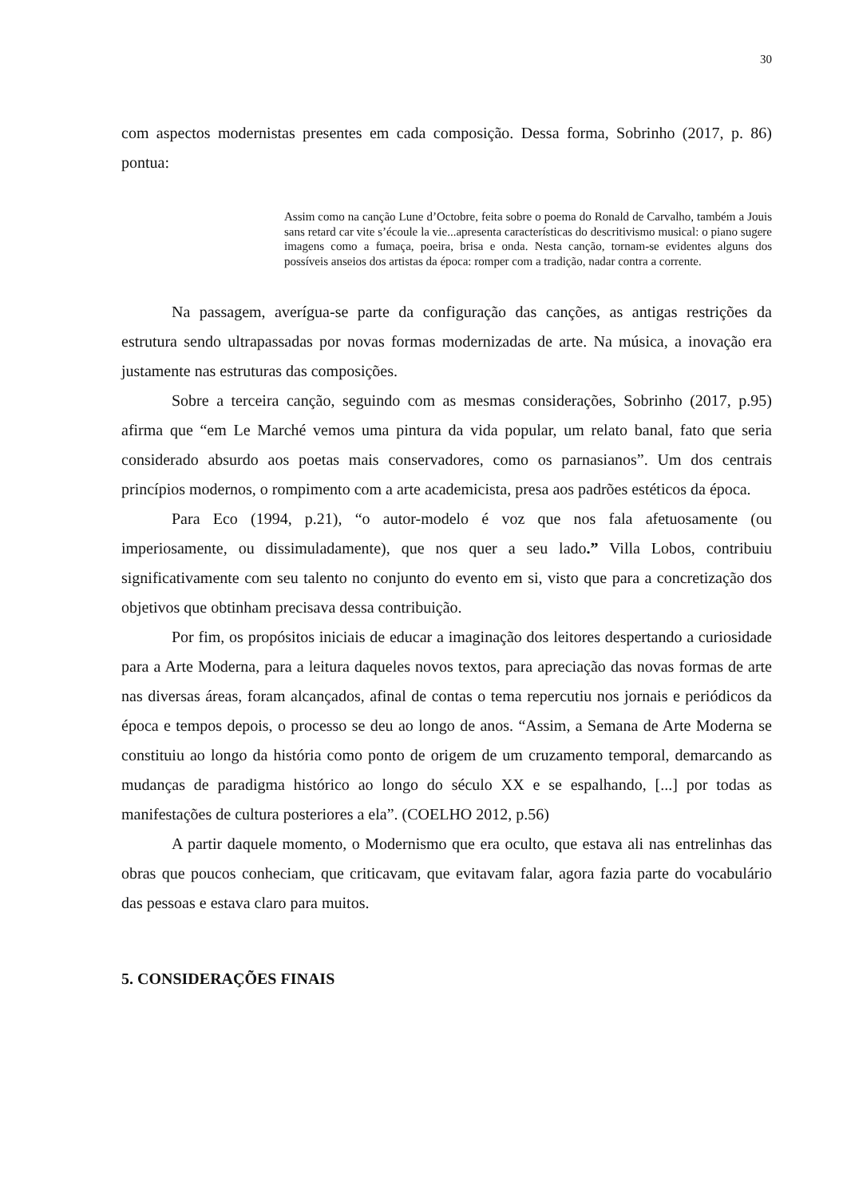30
com aspectos modernistas presentes em cada composição. Dessa forma, Sobrinho (2017, p. 86) pontua:
Assim como na canção Lune d’Octobre, feita sobre o poema do Ronald de Carvalho, também a Jouis sans retard car vite s’écoule la vie...apresenta características do descritivismo musical: o piano sugere imagens como a fumaça, poeira, brisa e onda. Nesta canção, tornam-se evidentes alguns dos possíveis anseios dos artistas da época: romper com a tradição, nadar contra a corrente.
Na passagem, averígua-se parte da configuração das canções, as antigas restrições da estrutura sendo ultrapassadas por novas formas modernizadas de arte. Na música, a inovação era justamente nas estruturas das composições.
Sobre a terceira canção, seguindo com as mesmas considerações, Sobrinho (2017, p.95) afirma que “em Le Marché vemos uma pintura da vida popular, um relato banal, fato que seria considerado absurdo aos poetas mais conservadores, como os parnasianos”. Um dos centrais princípios modernos, o rompimento com a arte academicista, presa aos padrões estéticos da época.
Para Eco (1994, p.21), “o autor-modelo é voz que nos fala afetuosamente (ou imperiosamente, ou dissimuladamente), que nos quer a seu lado.” Villa Lobos, contribuiu significativamente com seu talento no conjunto do evento em si, visto que para a concretização dos objetivos que obtinham precisava dessa contribuição.
Por fim, os propósitos iniciais de educar a imaginação dos leitores despertando a curiosidade para a Arte Moderna, para a leitura daqueles novos textos, para apreciação das novas formas de arte nas diversas áreas, foram alcançados, afinal de contas o tema repercutiu nos jornais e periódicos da época e tempos depois, o processo se deu ao longo de anos. “Assim, a Semana de Arte Moderna se constituiu ao longo da história como ponto de origem de um cruzamento temporal, demarcando as mudanças de paradigma histórico ao longo do século XX e se espalhando, [...] por todas as manifestações de cultura posteriores a ela”. (COELHO 2012, p.56)
A partir daquele momento, o Modernismo que era oculto, que estava ali nas entrelinhas das obras que poucos conheciam, que criticavam, que evitavam falar, agora fazia parte do vocabulário das pessoas e estava claro para muitos.
5. CONSIDERAÇÕES FINAIS